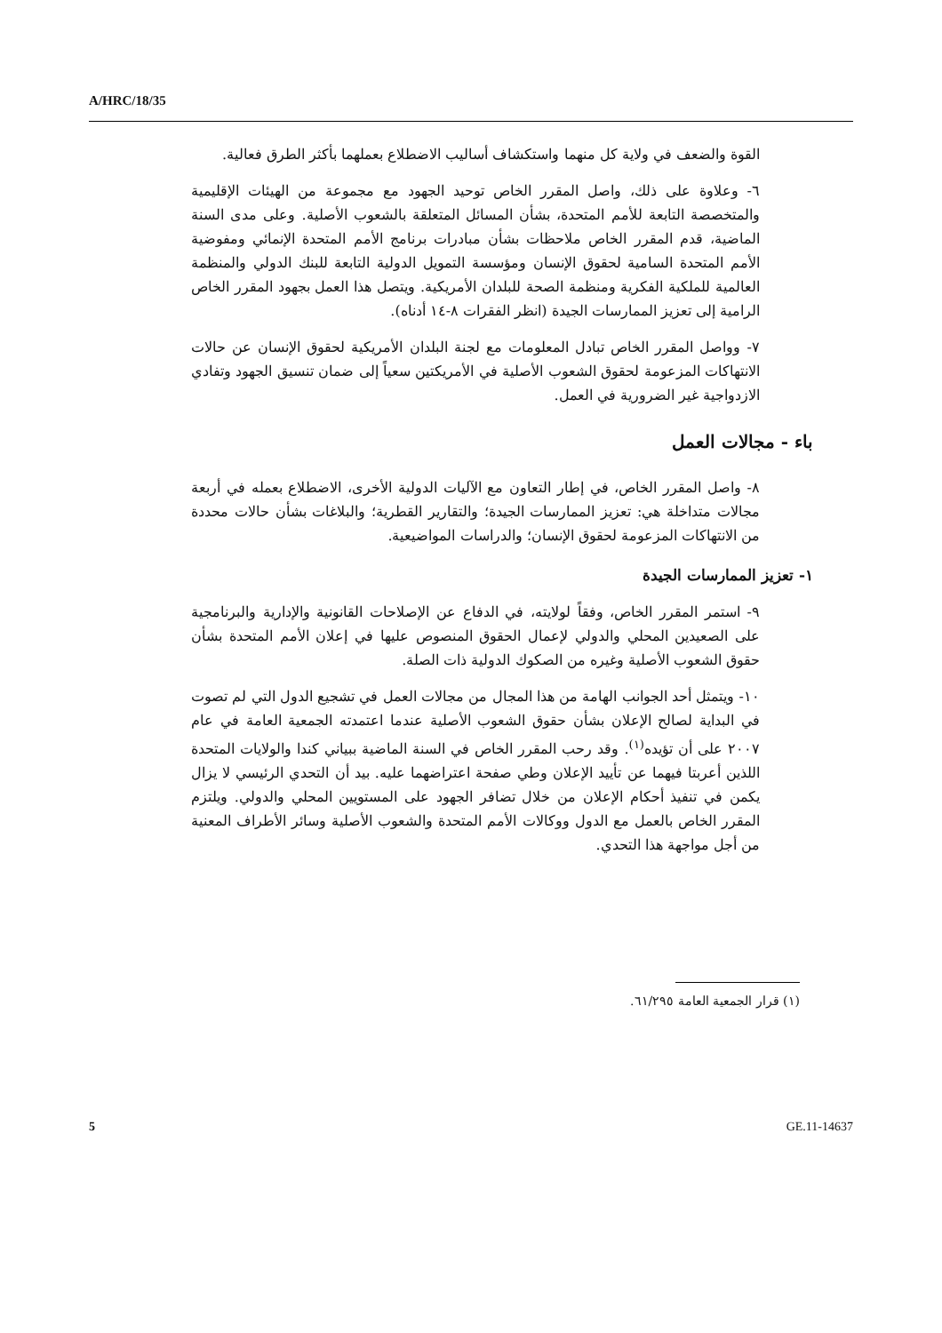A/HRC/18/35
القوة والضعف في ولاية كل منهما واستكشاف أساليب الاضطلاع بعملهما بأكثر الطرق فعالية.
٦- وعلاوة على ذلك، واصل المقرر الخاص توحيد الجهود مع مجموعة من الهيئات الإقليمية والمتخصصة التابعة للأمم المتحدة، بشأن المسائل المتعلقة بالشعوب الأصلية. وعلى مدى السنة الماضية، قدم المقرر الخاص ملاحظات بشأن مبادرات برنامج الأمم المتحدة الإنمائي ومفوضية الأمم المتحدة السامية لحقوق الإنسان ومؤسسة التمويل الدولية التابعة للبنك الدولي والمنظمة العالمية للملكية الفكرية ومنظمة الصحة للبلدان الأمريكية. ويتصل هذا العمل بجهود المقرر الخاص الرامية إلى تعزيز الممارسات الجيدة (انظر الفقرات ٨-١٤ أدناه).
٧- وواصل المقرر الخاص تبادل المعلومات مع لجنة البلدان الأمريكية لحقوق الإنسان عن حالات الانتهاكات المزعومة لحقوق الشعوب الأصلية في الأمريكتين سعياً إلى ضمان تنسيق الجهود وتفادي الازدواجية غير الضرورية في العمل.
باء - مجالات العمل
٨- واصل المقرر الخاص، في إطار التعاون مع الآليات الدولية الأخرى، الاضطلاع بعمله في أربعة مجالات متداخلة هي: تعزيز الممارسات الجيدة؛ والتقارير القطرية؛ والبلاغات بشأن حالات محددة من الانتهاكات المزعومة لحقوق الإنسان؛ والدراسات المواضيعية.
١- تعزيز الممارسات الجيدة
٩- استمر المقرر الخاص، وفقاً لولايته، في الدفاع عن الإصلاحات القانونية والإدارية والبرنامجية على الصعيدين المحلي والدولي لإعمال الحقوق المنصوص عليها في إعلان الأمم المتحدة بشأن حقوق الشعوب الأصلية وغيره من الصكوك الدولية ذات الصلة.
١٠- ويتمثل أحد الجوانب الهامة من هذا المجال من مجالات العمل في تشجيع الدول التي لم تصوت في البداية لصالح الإعلان بشأن حقوق الشعوب الأصلية عندما اعتمدته الجمعية العامة في عام ٢٠٠٧ على أن تؤيده<sup>(١)</sup>. وقد رحب المقرر الخاص في السنة الماضية ببياني كندا والولايات المتحدة اللذين أعربتا فيهما عن تأييد الإعلان وطي صفحة اعتراضهما عليه. بيد أن التحدي الرئيسي لا يزال يكمن في تنفيذ أحكام الإعلان من خلال تضافر الجهود على المستويين المحلي والدولي. ويلتزم المقرر الخاص بالعمل مع الدول ووكالات الأمم المتحدة والشعوب الأصلية وسائر الأطراف المعنية من أجل مواجهة هذا التحدي.
(١) قرار الجمعية العامة ٦١/٢٩٥.
5 GE.11-14637